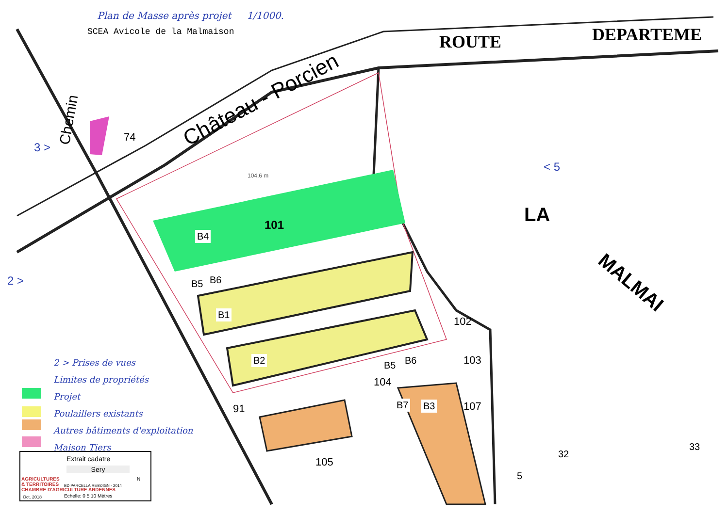Plan de Masse après projet 1/1000.
SCEA Avicole de la Malmaison ROUTE DEPARTEME
Château - Porcien
Chemin
LA
MALMAI
3 >
2 >
< 5
104,6 m
101
B4
B5 B6
B1
B2 B5 B6
B7 B3
102
103
104
105
107
91
74
32
33
5
2 > Prises de vues
Limites de propriétés
Projet
Poulaillers existants
Autres bâtiments d'exploitation
Maison Tiers
AGRICULTURES
& TERRITOIRES
CHAMBRE D'AGRICULTURE ARDENNES
Oct. 2018
Extrait cadatre
Sery
BD PARCELLAIRE®©IGN - 2014
Echelle: 0 5 10 Mètres
N